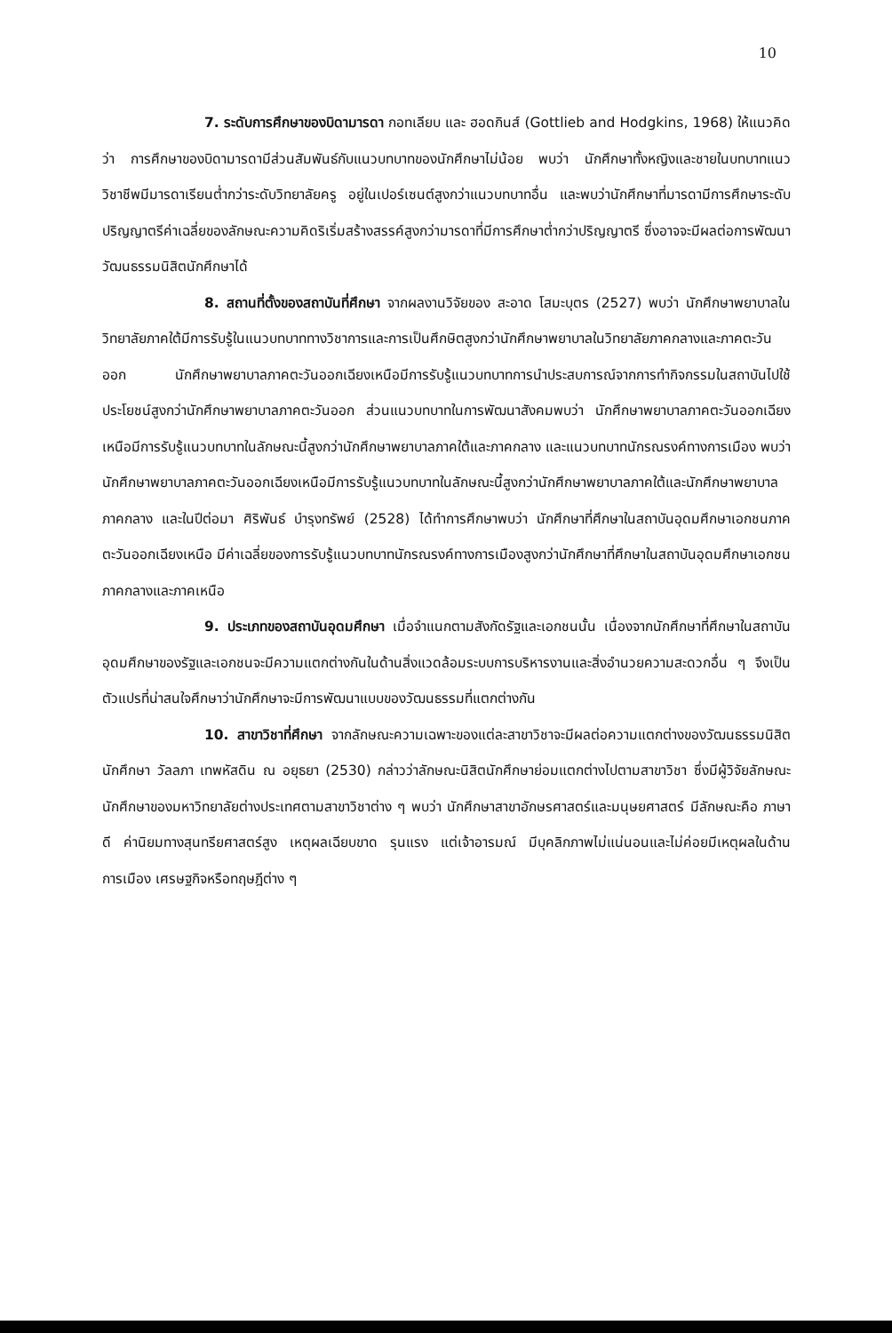10
7. ระดับการศึกษาของบิดามารดา กอทเลียบ และ ฮอดกินส์ (Gottlieb and Hodgkins, 1968) ให้แนวคิดว่า การศึกษาของบิดามารดามีส่วนสัมพันธ์กับแนวบทบาทของนักศึกษาไม่น้อย พบว่า นักศึกษาทั้งหญิงและชายในบทบาทแนววิชาชีพมีมารดาเรียนต่ำกว่าระดับวิทยาลัยครู อยู่ในเปอร์เซนต์สูงกว่าแนวบทบาทอื่น และพบว่านักศึกษาที่มารดามีการศึกษาระดับปริญญาตรีค่าเฉลี่ยของลักษณะความคิดริเริ่มสร้างสรรค์สูงกว่ามารดาที่มีการศึกษาต่ำกว่าปริญญาตรี ซึ่งอาจจะมีผลต่อการพัฒนาวัฒนธรรมนิสิตนักศึกษาได้
8. สถานที่ตั้งของสถาบันที่ศึกษา จากผลงานวิจัยของ สะอาด โสมะบุตร (2527) พบว่า นักศึกษาพยาบาลในวิทยาลัยภาคใต้มีการรับรู้ในแนวบทบาททางวิชาการและการเป็นศึกษิตสูงกว่านักศึกษาพยาบาลในวิทยาลัยภาคกลางและภาคตะวันออก นักศึกษาพยาบาลภาคตะวันออกเฉียงเหนือมีการรับรู้แนวบทบาทการนำประสบการณ์จากการทำกิจกรรมในสถาบันไปใช้ประโยชน์สูงกว่านักศึกษาพยาบาลภาคตะวันออก ส่วนแนวบทบาทในการพัฒนาสังคมพบว่า นักศึกษาพยาบาลภาคตะวันออกเฉียงเหนือมีการรับรู้แนวบทบาทในลักษณะนี้สูงกว่านักศึกษาพยาบาลภาคใต้และภาคกลาง และแนวบทบาทนักรณรงค์ทางการเมือง พบว่า นักศึกษาพยาบาลภาคตะวันออกเฉียงเหนือมีการรับรู้แนวบทบาทในลักษณะนี้สูงกว่านักศึกษาพยาบาลภาคใต้และนักศึกษาพยาบาลภาคกลาง และในปีต่อมา ศิริพันธ์ บำรุงทรัพย์ (2528) ได้ทำการศึกษาพบว่า นักศึกษาที่ศึกษาในสถาบันอุดมศึกษาเอกชนภาคตะวันออกเฉียงเหนือ มีค่าเฉลี่ยของการรับรู้แนวบทบาทนักรณรงค์ทางการเมืองสูงกว่านักศึกษาที่ศึกษาในสถาบันอุดมศึกษาเอกชนภาคกลางและภาคเหนือ
9. ประเภทของสถาบันอุดมศึกษา เมื่อจำแนกตามสังกัดรัฐและเอกชนนั้น เนื่องจากนักศึกษาที่ศึกษาในสถาบันอุดมศึกษาของรัฐและเอกชนจะมีความแตกต่างกันในด้านสิ่งแวดล้อมระบบการบริหารงานและสิ่งอำนวยความสะดวกอื่น ๆ จึงเป็นตัวแปรที่น่าสนใจศึกษาว่านักศึกษาจะมีการพัฒนาแบบของวัฒนธรรมที่แตกต่างกัน
10. สาขาวิชาที่ศึกษา จากลักษณะความเฉพาะของแต่ละสาขาวิชาจะมีผลต่อความแตกต่างของวัฒนธรรมนิสิตนักศึกษา วัลลภา เทพหัสดิน ณ อยุธยา (2530) กล่าวว่าลักษณะนิสิตนักศึกษาย่อมแตกต่างไปตามสาขาวิชา ซึ่งมีผู้วิจัยลักษณะนักศึกษาของมหาวิทยาลัยต่างประเทศตามสาขาวิชาต่าง ๆ พบว่า นักศึกษาสาขาอักษรศาสตร์และมนุษยศาสตร์ มีลักษณะคือ ภาษาดี ค่านิยมทางสุนทรียศาสตร์สูง เหตุผลเฉียบขาด รุนแรง แต่เจ้าอารมณ์ มีบุคลิกภาพไม่แน่นอนและไม่ค่อยมีเหตุผลในด้านการเมือง เศรษฐกิจหรือทฤษฎีต่าง ๆ